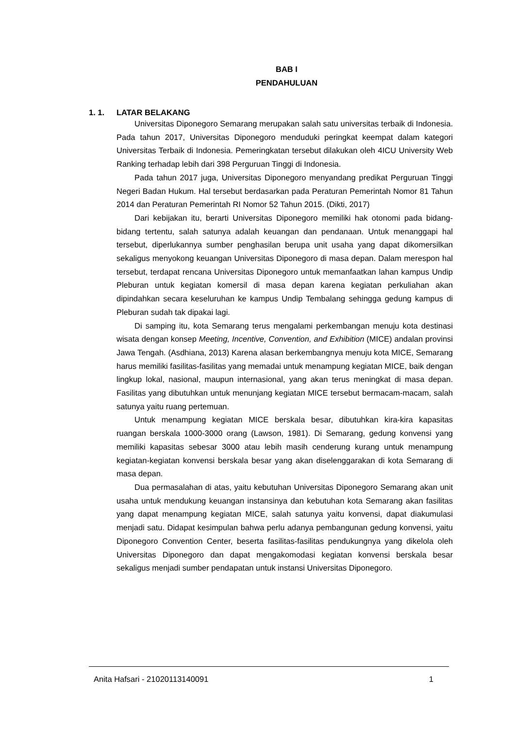BAB I
PENDAHULUAN
1. 1. LATAR BELAKANG
Universitas Diponegoro Semarang merupakan salah satu universitas terbaik di Indonesia. Pada tahun 2017, Universitas Diponegoro menduduki peringkat keempat dalam kategori Universitas Terbaik di Indonesia. Pemeringkatan tersebut dilakukan oleh 4ICU University Web Ranking terhadap lebih dari 398 Perguruan Tinggi di Indonesia.
Pada tahun 2017 juga, Universitas Diponegoro menyandang predikat Perguruan Tinggi Negeri Badan Hukum. Hal tersebut berdasarkan pada Peraturan Pemerintah Nomor 81 Tahun 2014 dan Peraturan Pemerintah RI Nomor 52 Tahun 2015. (Dikti, 2017)
Dari kebijakan itu, berarti Universitas Diponegoro memiliki hak otonomi pada bidang-bidang tertentu, salah satunya adalah keuangan dan pendanaan. Untuk menanggapi hal tersebut, diperlukannya sumber penghasilan berupa unit usaha yang dapat dikomersilkan sekaligus menyokong keuangan Universitas Diponegoro di masa depan. Dalam merespon hal tersebut, terdapat rencana Universitas Diponegoro untuk memanfaatkan lahan kampus Undip Pleburan untuk kegiatan komersil di masa depan karena kegiatan perkuliahan akan dipindahkan secara keseluruhan ke kampus Undip Tembalang sehingga gedung kampus di Pleburan sudah tak dipakai lagi.
Di samping itu, kota Semarang terus mengalami perkembangan menuju kota destinasi wisata dengan konsep Meeting, Incentive, Convention, and Exhibition (MICE) andalan provinsi Jawa Tengah. (Asdhiana, 2013) Karena alasan berkembangnya menuju kota MICE, Semarang harus memiliki fasilitas-fasilitas yang memadai untuk menampung kegiatan MICE, baik dengan lingkup lokal, nasional, maupun internasional, yang akan terus meningkat di masa depan. Fasilitas yang dibutuhkan untuk menunjang kegiatan MICE tersebut bermacam-macam, salah satunya yaitu ruang pertemuan.
Untuk menampung kegiatan MICE berskala besar, dibutuhkan kira-kira kapasitas ruangan berskala 1000-3000 orang (Lawson, 1981). Di Semarang, gedung konvensi yang memiliki kapasitas sebesar 3000 atau lebih masih cenderung kurang untuk menampung kegiatan-kegiatan konvensi berskala besar yang akan diselenggarakan di kota Semarang di masa depan.
Dua permasalahan di atas, yaitu kebutuhan Universitas Diponegoro Semarang akan unit usaha untuk mendukung keuangan instansinya dan kebutuhan kota Semarang akan fasilitas yang dapat menampung kegiatan MICE, salah satunya yaitu konvensi, dapat diakumulasi menjadi satu. Didapat kesimpulan bahwa perlu adanya pembangunan gedung konvensi, yaitu Diponegoro Convention Center, beserta fasilitas-fasilitas pendukungnya yang dikelola oleh Universitas Diponegoro dan dapat mengakomodasi kegiatan konvensi berskala besar sekaligus menjadi sumber pendapatan untuk instansi Universitas Diponegoro.
Anita Hafsari - 21020113140091 1